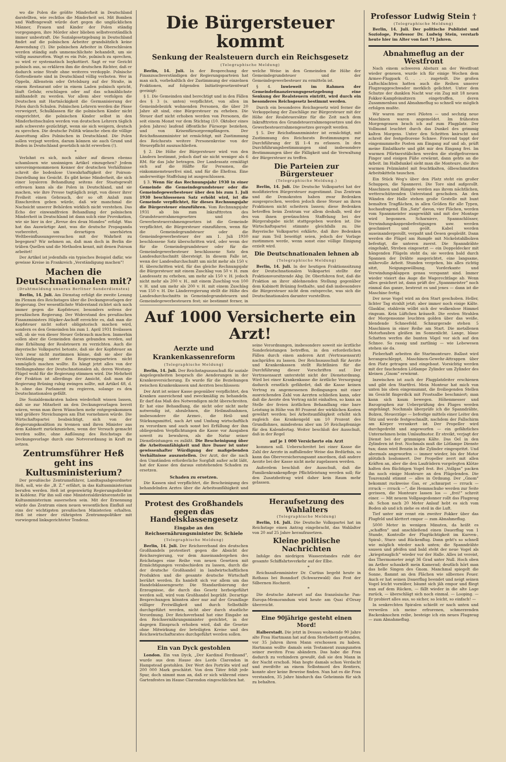wo die Polen die größte Minderheit in Deutschland darstellten, wie rechtlos die Minderheit sei. Mit Bomben und Waffengewalt würde dort gegen die unglücklichen Männer, Frauen und Kinder der Polen ständig vorgegangen, ihre Mörder aber blieben selbstverständlich immer unbestraft. Die Sozialgesetzgebung in Deutschland findet auf die polnischen Arbeiter grundsätzlich keine Anwendung (!). Die polnischen Arbeiter in Oberschlesien werden ständig aufs unmenschlichste behandelt, um sie völlig auszurotten. Wagt es ein Pole, polnisch zu sprechen, so wird er systematisch boykottiert. Sagt er vor Gericht polnisch aus, so erklären ihm die deutschen Richter, daß er dadurch seine Strafe ohne weiteres verdopple. Polnische Gottesdienste sind in Deutschland völlig verboten. Wer in Oppeln, Allenstein oder Ortelsburg auf der Straße, in einem Restaurant oder in einem Laden polnisch spricht, läuft Gefahr, erschlagen oder auf das schmählichste mißhandelt zu werden. Vor allem aber verfolgen die Deutschen mit Hartnäckigkeit die Germanisierung der Polen durch Schulen. Polnischen Lehrern werden die Pässe verweigert, Schulklassen für die polnischen Kinder nicht eingerichtet, die polnischen Kinder selbst in den Minderheitsschulen werden von deutschen Lehrern täglich aufs schwerste gezüchtigt, wenn sie sich weigern, deutsch zu sprechen. Die deutsche Politik wünsche eben die völlige Ausrottung alles Polnischen in Deutschland. Die Polen sollen verjagt werden, darum können sie auch Grund und Boden in Deutschland gesetzlich nicht erwerben (!).
*
Verlohnt es sich, noch näher auf diesen ebenso schamlosen wie unsinnigen Artikel einzugehen? Jedem unvoreingenommenen Kenner der deutschen Verhältnisse schreit die bodenlose Unwahrhaftigkeit der Poirson-Darstellung ins Gesicht. Es gibt keine Minderheit, die sich einer loyaleren Behandlung seitens der Staatsgewalt erfreuen kann als die Polen in Deutschland, und sie machen, wie ihre Presse tagtäglich zeigt, von dieser ihrer Freiheit einen Gebrauch, der so oft Anlaß zum Einschreiten geben würde, daß wir manchmal die Nachsicht unserer Behörden wirklich nicht verstehen. Das Echo der einwandfreien Behandlung der polnischen Minderheit in Deutschland ist dann solch eine Provokation, wie sie hier in der „Revue des deux Mondes“ erfolgt. Was hat das Auswärtige Amt, was die deutsche Propaganda vorbereitet, um derartigen unerhörten Weltbeeinflussungsversuchen mit der Wahrheit zu begegnen? Wir nehmen an, daß man doch in Berlin die trüben Quellen und die Methoden kennt, mit denen Poirson arbeitet!
Der Artikel ist jedenfalls ein typisches Beispiel dafür, wie gewisse Kreise in Frankreich „Verständigung machen“!
Machen die Deutschnationalen mit?
(Drahtmeldung unseres Berliner Sonderdienstes)
Berlin, 14. Juli. Am Dienstag erfolgt die zweite Lesung im Plenum des Reichstages über die Deckungsvorlagen der Regierung. Der wesentlichste Widerstand richtet sich noch immer gegen die Kopfsteuer, besonders seitens der preußischen Regierung. Der Widerstand des preußischen Finanzministers Höpker-Aschoff erreichte es, daß man die Kopfsteuer nicht sofort obligatorisch machen wird, sondern es den Gemeinden bis zum 1. April 1931 freilassen will, ob sie von dieser Steuer Gebrauch machen. Immerhin sollen aber die Gemeinden daran gebunden werden, auf eine Erhöhung der Realsteuern zu verzichten. Auch die Bayerische Volkspartei betonte, daß sie der Kopfsteuer an sich zwar nicht zustimmen könne, daß sie aber die Verständigung unter den Regierungsparteien nicht unmöglich machen wollte. Es hängt jetzt alles von der Stellungnahme der Deutschnationalen ab, deren Westarp-Flügel wohl für die Regierung stimmen wird. Die Mehrheit der Fraktion ist allerdings der Ansicht, daß man die Regierung Brüning ruhig zwingen sollte, mit Artikel 48, d. h. ohne das Parlament zu regieren, solange es den Deutschnationalen gefällt.
Die Sozialdemokraten haben wiederholt wissen lassen, daß sie zur Mitarbeit an den Deckungsvorlagen bereit wären, wenn man ihren Wünschen mehr entgegenkommen und größere Streichungen am Etat vornehmen würde. Die Wirtschaftspartei beabsichtigt, sich von der Regierungskoalition zu trennen und ihren Minister aus dem Kabinett zurückzuziehen, wenn der Versuch gemacht werden sollte, ohne Auflösung des Reichstags die Deckungsvorlage durch eine Notverordnung in Kraft zu setzen.
Zentrumsführer Heß geht ins Kultusministerium?
Der preußische Zentrumsführer, Landtagsabgeordneter Heß, soll, wie die „B. Z.“ erfährt, in das Kultusministerium berufen werden. Heß ist gegenwärtig Regierungsdirektor in Koblenz. Für ihn soll eine Ministerialdirektorenstelle im Kultusministerium ausersehen sein. Mit der Ernennung würde das Zentrum einen neuen wesentlichen Einfluß auf eins der wichtigsten preußischen Ministerien erhalten. Heß ist einer der rührigsten Zentrumspolitiker mit vorwiegend linksgerichteter Tendenz.
Die Bürgersteuer kommt
Senkung der Realsteuern durch ein Reichsgesetz
(Telegraphische Meldung)
Berlin, 14. Juli. In der Besprechung der Finanzsachverständigen der Regierungsparteien hat man sich, vorbehaltlich der Zustimmung der einzelnen Fraktionen, auf folgenden Initiativgesetzentwurf geeinigt:
§ 1. Die Gemeinden sind berechtigt und in den Fällen des § 3 (s. unten) verpflichtet, von allen im Gemeindebezirk wohnenden Personen, die über 20 Jahre alt sind, eine Bürgersteuer zu erheben. Die Steuer darf nicht erhoben werden von Personen, die seit einem Monat vor dem Stichtag (10. Oktober eines jeden Jahres) laufend öffentliche Fürsorge beziehen, und von Krisenfürsorgeempfängern. Der Reichsfinanzminister ist ermächtigt, mit Zustimmung des Reichsrats weitere Personenkreise von der Steuerpflicht auszuschließen.
§ 2. Die Höhe der Bürgersteuer wird von den Ländern bestimmt, jedoch darf sie nicht weniger als 6 RM. für das Jahr betragen. Der Landessatz ermäßigt sich auf die Hälfte für Personen, die einkommensteuerfrei sind, und für die Ehefrau. Eine anderweitige Staffelung ist ausgeschlossen.
§ 3. Wenn für das Rechnungsjahr 1930 in einer Gemeinde die Gemeindegrundsteuer oder die Gemeindegewerbesteuer über den bis zum 1. Juli 1930 beschlossenen Satz erhöht wird, ist die Gemeinde verpflichtet, für dieses Rechnungsjahr die Bürgersteuer einzuführen. Vom Rechnungsjahr 1931 ab bis zum Inkrafttreten des Grundsteuerrahmengesetzes und des Gewerbesteuerrahmengesetzes ist die Gemeinde verpflichtet, die Bürgersteuer einzuführen, wenn für die Gemeindegrundsteuer oder die Gemeindegewerbesteuer der am 1. Juli 1930 beschlossene Satz überschritten wird, oder wenn der für die Gemeindegrundsteuer oder für die Gemeindegewerbesteuer beschlossene Satz den Landesdurchschnitt übersteigt. In diesem Falle ist, wenn der Landesdurchschnitt um nicht mehr als 150 v. H. überschritten wird, für das gleiche Rechnungsjahr die Bürgersteuer mit einem Zuschlag von 50 v. H. zum Landessatz zu erheben, um mehr als 150 v. H. jedoch nicht mehr als 200 v. H., mit einem Zuschlag von 100 v. H. und um mehr als 200 v. H. mit einem Zuschlag von 150 v. H. Die Länderregierung stellt die Höhe des Landesdurchschnitts in Gemeindegrundsteuern und Gemeindegewerbesteuern fest; sie bestimmt ferner, in welche Weise in den Gemeinden die Höhe der Gemeindegrundsteuer und der Gemeindegewerbesteuer zu ermitteln ist.
§ 4. Inwieweit im Rahmen der Gemeindefinanzierungsgesetzgebung eine Senkung der Realsteuern eintritt, wird durch ein besonderes Reichsgesetz bestimmt werden.
Durch ein besonderes Reichsgesetz wird ferner die Verkoppelung der Zuschläge zur Bürgersteuer mit der Höhe der Realsteuersätze für die Zeit nach dem Inkrafttreten des Grundsteuerrahmengesetzes und des Gewerbesteuerrahmengesetzes geregelt werden.
§ 5. Der Reichsfinanzminister ist ermächtigt, mit Zustimmung des Reichsrats Bestimmungen zur Durchführung der §§ 1–4 zu erlassen. In den Durchführungsbestimmungen sind insbesondere Bestimmungen über die Fälligkeit und die Verwaltung der Bürgersteuer zu treffen.
Die Parteien zur Bürgersteuer
(Telegraphische Meldung.)
Berlin, 14. Juli. Die Deutsche Volkspartei hat der modifizierten Bürgersteuer zugestimmt. Das Zentrum und die Demokraten haben zwar Bedenken ausgesprochen, werden jedoch diese Steuer an ihren Fraktionen nicht scheitern lassen; diese Bedenken betreffen beim Zentrum vor allem deshalb, weil der von ihnen gewünschten Staffelung bei der Bürgerabgabe nicht stattgegeben worden ist. Die Wirtschaftspartei stimmte gleichfalls zu. Die Bayerische Volkspartei erklärte, daß ihre Bedenken nur zum Teil beseitigt seien, jedoch der Vorlage zustimmen werde, wenn sonst eine völlige Einigung erzielt wird.
Die Deutschnationalen lehnen ab
(Telegraphische Meldung)
Berlin, 14. Juli. In der heutigen Fraktionssitzung der Deutschnationalen Volkspartei stellte der Fraktionsvorsitzende Abg. Dr. Oberfohren fest, daß die Fraktion an ihrer ablehnenden Stellung gegenüber dem Kabinett Brüning festhalte, und daß insbesondere die Bürgersteuer nicht dem entspreche, was sich die Deutschnationalen darunter vorstellten.
Auf 1000 Versicherte ein Arzt!
Aerzte und Krankenkassenreform
(Telegraphische Meldung)
Berlin, 14. Juli. Der Reichstagsausschuß für soziale Angelegenheiten besprach die Aenderungen in der Krankenversicherung. Es wurde für die Beziehungen zwischen Krankenkassen und Aerzten beschlossen:
Der Arzt ist seiner Kasse gegenüber verpflichtet, den Kranken ausreichend und zweckmäßig zu behandeln. Er darf das Maß des Notwendigen nicht überschreiten. Er hat eine Behandlung, die nicht oder nicht mehr notwendig ist, abzulehnen, die Heilmaßnahmen, insbesondere die Arznei-, die Heil- und Stärkungsmittel, nach Art und Umfang wirtschaftlich zu verordnen und auch sonst bei Erfüllung der ihm obliegenden Verpflichtungen die Kasse vor Ausgaben soweit zu bewahren, als die Natur seiner Dienstleistungen es zuläßt. Die Bescheinigung über die Arbeitsunfähigkeit und ihre Dauer ist unter gewissenhafter Würdigung der maßgebenden Verhältnisse auszustellen. Der Arzt, der die nach den Umständen erforderliche Sorgfalt außer acht läßt, hat der Kasse den daraus entstehenden Schaden zu ersetzen.
Schaden zu ersetzen.
Die Kassen sind verpflichtet, die Bescheinigung des behandelnden Arztes über die Arbeitsunfähigkeit und seine Verordnungen, insbesondere soweit sie ärztliche Sonderleistungen betreffen, in den erforderlichen Fällen durch einen anderen Arzt (Vertrauensarzt) nachprüfen zu lassen. Der Reichsausschuß für Aerzte und Krankenkassen stellt Richtlinien für die Durchführung dieser Vorschriften auf. Der Vertrauensarzt untersteht nicht der Dienstordnung. Wird bei einer Krankenkasse die ärztliche Versorgung dadurch ernstlich gefährdet, daß die Kasse keinen Vertrag zu angemessenen Bedingungen mit einer ausreichenden Zahl von Aerzten schließen kann, oder daß die Aerzte den Vertrag nicht einhalten, so kann an Stelle der freien ärztlichen Behandlung eine bare Leistung in Höhe von 80 Prozent der wirklichen Kosten gewährt werden; bei Arbeitsunfähigkeit erhöht sich zugleich das Krankengeld um 10 Prozent des Grundlohnes, mindestens aber um 50 Reichspfennige für den Kalendertag. Weiter beschloß der Ausschuß, daß in der Regel
auf je 1 000 Versicherte ein Arzt
kommen soll. Ueberschreitet bei einer Kasse die Zahl der Aerzte in auffallender Weise das Bedürfnis, so kann das Oberversicherungsamt anordnen, daß andere Aerzte bei der Kasse nicht mehr zugelassen werden.
Außerdem beschloß der Ausschuß, daß die Familienkrankenpflege Pflichtleistung werden soll; für den Zusatzbeitrag wird daher kein Raum mehr gelassen.
Protest des Großhandels gegen das Handelsklassengesetz
Eingabe an den Reichsernährungsminister Dr. Schiele
(Telegraphische Meldung)
Berlin, 14. Juli. Der Reichsverband des deutschen Großhandels protestiert gegen die Absicht der Reichsregierung, vor dem Auseinandergehen des Reichstages eine Reihe von neuen Gesetzen mit Ermächtigungen verabschieden zu lassen, durch die der deutsche Großhandel in landwirtschaftlichen Produkten und die gesamte deutsche Wirtschaft berührt werden. Es handelt sich vor allem um das Handelsklassengesetz: Die Standardisierung der Erzeugnisse, die durch das Gesetz herbeigeführt werden soll, wird vom Großhandel begrüßt. Derartige Besprechungen könnten aber nur auf der Grundlage völliger Freiwilligkeit und durch Selbsthilfe durchgeführt werden, nicht aber durch staatliche Verordnung. Der Reichsverband hat eine Eingabe an den Reichsernährungsminister gerichtet, in der dagegen Einspruch erhoben wird, daß die Gesetze ohne Mitwirkung der beteiligten Kreise und des Reichswirtschaftsrates durchgeführt werden sollen.
Ein van Dyck gestohlen
London. Ein van Dyck, „Der Kardinal Ferdinand“, wurde aus dem Hause des Lords Clarendon in Hampstead gestohlen. Der Wert des Porträts wird auf 200 000 Mark geschätzt. Von dem Täter fehlt jede Spur, doch nimmt man an, daß er sich während eines Gartenfestes im Hause Clarendon eingeschlichen hat.
Heraufsetzung des Wahlalters
(Telegraphische Meldung)
Berlin, 14. Juli. Die Deutsche Volkspartei hat im Reichstage einen Antrag eingebracht, das Wahlalter von 20 auf 25 Jahre heraufzusetzen.
Kleine politische Nachrichten
Infolge des niedrigen Wasserstandes ruht der gesamte Schiffahrtsverkehr auf der Elbe.
*
Reichsaußenminister Dr. Curtius begeht heute in Rothaus bei Bonndorf (Schwarzwald) das Fest der Silbernen Hochzeit.
*
Die deutsche Antwort auf das französische Pan-Europa-Memorandum wird heute am Quai d'Orsay überreicht.
Eine 90jährige gesteht einen Mord!
Halberstadt. Die jetzt in Dessau wohnende 90 Jahre alte Frau Hartmann hat auf dem Sterbebett gestanden, vor 35 Jahren ihren Mann erschossen zu haben. Hartmann wollte damals sein Testament zuungunsten seiner zweiten Frau abändern. Das habe die Frau dadurch zu verhindern gewußt, daß sie den Mann in der Nacht erschoß. Man hegte damals schon Verdacht und zweifelte an einem Selbstmord des Rentiers, konnte aber keine Beweise finden. Nun hat es die Frau verstanden, 35 Jahre hindurch das Geheimnis für sich zu behalten.
Professor Ludwig Stein †
(Telegraphische Meldung)
Berlin, 14. Juli. Der politische Publizist und Soziologe, Professor Dr. Ludwig Stein, verstarb heute hier im Alter von fast 71 Jahren.
Abnahmeflug an der Westfront
Nach einem schweren Absturz an der Westfront wieder genesen, wurde ich für einige Wochen dem Armee-Flugpark G. . . . zugeteilt. Die großen Luftschlachten hatten auch die Reihen unserer Flugzeuggeschwader merklich gelichtet. Unter dem Schutze der dunklen Nacht war ein Zug mit 18 neuen Fokker-Kampfeinsitzern eingetroffen, deren Zusammenbau und Abnahmeflug so schnell wie möglich erfolgen mußte.
Wir waren nur zwei Piloten — und sechzig neue Maschinen waren angemeldet. Im frühesten Morgengrauen brach ich auf zum Flugplatz. Der Vollmond leuchtet durch das Dunkel des grimmig kalten Morgens. Unter den Schritten knirscht und schreit der festgefrorene Schnee. Frierend tappt der eingemummelte Posten am Eingang auf und ab, prüft meine Einlaßkarte und gibt mir den Eingang frei. Im warmen Pförtnerstübchen werden die steifgefrorenen Finger und eisigen Füße erwärmt, dann gehts an die Arbeit. Im Halbdunkel sieht man die Monteure, die ihre warmen Pelzmäntel mit feuchtkalten, ölbeschmutzten Arbeitskitteln tauschen.
Ein Stück Weg's über den Platz steht ein großer Schuppen, die Spannerei. Die Tore sind aufgerollt. Maschinen und Rümpfe werden aus ihrem nächtlichen, wetterschützenden Unterstand geschoben. An den Wänden der Halle stehen große Gestelle mit bunt bemalten Tragflächen, in allen Größen für alle Typen, hochaufragend. Ein „Satz“ davon, vier Flächen, werden vom Spannmeister ausgewählt und mit der Montage wird begonnen. Scharniere, Spannschlösser, Verwindungskappenbefestigungen usw. werden geschmiert und geölt. Kabel werden auseinandergerollt, verpaßt und Oesen gespleißt. Dann werden die Flügel am Rumpfe mit Nickelstahlbolzen befestigt, die unteren zuerst. Die Spanndrähte eingehakt, Streben eingesetzt — ein Doppeldecker mit hängenden Flügeln steht da; sie werden bald durch Spannen der Drähte ausgerichtet, eine langsame, mühevolle Arbeit. Stunden vergehen, bis alles richtig sitzt, Neigungswölbung, Vorderkante und Verwindungsklappen genau verspannt sind. Immer wieder visiert das Auge die Wagerechtlage ab. Wenn alles gesichert ist, dann prüft der „Spannmeister“ noch einmal das ganze, bestreut es und jenes — dann ist die Maschine fertig.
Der neue Vogel wird an den Start geschoben. Heller, lichter Tag strahlt jetzt; aber immer noch eisige Kälte. Glasklar, stahlrein wölbt sich der wolkenlose Himmel ringsum. Kein Lüftchen kräuselt. Die ersten Strahlen der Morgensonne leuchten golden über das weiße, blendende Schneefeld. Schnurgerade stehen 5 Maschinen in einer Reihe am Start. Die metallenen Motorhauben gleißen im Sonnenlicht. Lange, blaue Schatten werfen die bunten Vögel vor sich auf den Schnee. So rassig und zartlinig — wie Lebewesen stehen sie da.
Fieberhaft arbeiten die Startmonteure. Ballast wird herangeschleppt, Maschinen-Gewehr-Attrappen über den Platz getragen und eingebaut. Vorsichtig werden mit der fauchenden Lötlampe Zylinder um Zylinder des kleinen „Gnom“ erwärmt.
Inzwischen ist auch der Flugplatzleiter erschienen und gibt den Startfrei. Mein Monteur hat mich von unten bis oben eingemummt, die freiliegenden Stellen im Gesicht fingerdick mit Frostsalbe beschmiert; man kann sich kaum bewegen. Höhenmesser und Barographen zur Ueberprüfung des Fluges werden angehängt. Nochmals überprüfe ich die Spanndrähte, Bolzen, Steuerzüge — befestige mittels einer Leiter den Sitz und werde festgeschnallt, nachdem der Fallschirm am Körper verankert ist. Der Propeller wird durchgedreht und angeworfen — ein gefährliches Unternehmen beim Umlaufmotor. Er streikt, verjagt der Dienst bei der grimmigen Kälte. Das Oel in den Zylindern ist fest. Nochmals muß die Lötlampe Dienste tun; dann wird Benzin in die Zylinder eingespritzt. Und abermals angeworfen — immer wieder, bis der Motor plötzlich losdonnert. Der Propeller zerrt mit allen Kräften an, aber die den Laufrädern vorgelegten Klötze halten den flüchtigen Vogel fest. Bei „Vollgas“ packen ihn noch einige Monteure an den Flügelenden. Die Tourenzahl stimmt — alles in Ordnung. Der „Gnom“ bekommt ruckweise Gas, er „schnurpst — rrruck — rrruck — rrruck —“, die Hemmschuhe werden zur Seite gerissen, die Monteure lassen los — „frei!“ schreit einer. — Mit neuem Vollgasgedonner rollt das Flugzeug ab. Schon nach 20 Meter Anlauf hebt es sich vom Boden ab und ich ziehe es steil in die Luft.
Tief unter mir rennt ein zweiter Fokker über das Flugfeld und klettert empor — zum Abnahmeflug.
5000 Meter in wenigen Minuten, da heißt es „schaffen“ und anschließend einen Dauerflug von 1 Stunde, Kontrolle der Flugtüchtigkeit im Kurven-, Spiral-, Sturz- und Rückenflug. Dann geht's so schnell wie möglich wieder nach unten; die Spanndrähte sausen und pfeifen und bald steht der neue Vogel als „kriegstauglich“ wieder vor der Halle. Alles ist vereist, das Thermometer zeigt 36 Grad unter Null. Hoch oben im Aether schaukelt mein Kamerad; deutlich hört man das helle Singen des Gnom. Manchmal spiegelt die Sonne, flammt an den Flächen wie silbernes Feuer. Auch er hat seinen Dauerflug beendet und neigt seinen Vogel leicht vornüber, bäumt sich jäh empor und fliegt nun auf dem Rücken, — fällt wieder in die alte Lage zurück, — überschlägt sich noch einmal. — Looping. — Er probiert alles aus, so sicher, so leicht, so einfach! —
In senkrechten Spiralen schießt er nach unten und verweilen ich meine erfrorenen, schmerzenden Backenknochen reibe, besteige ich ein neues Flugzeug — zum Abnahmeflug.